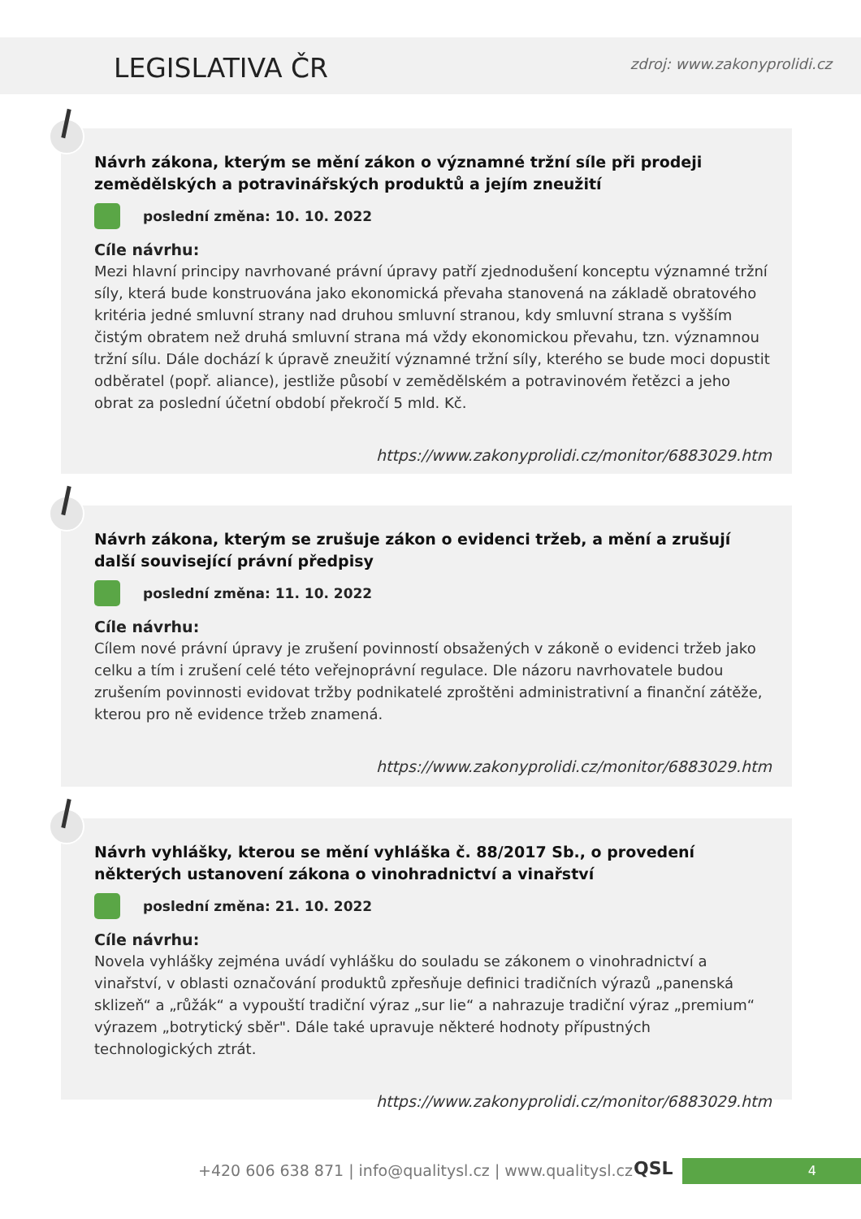LEGISLATIVA ČR
zdroj: www.zakonyprolidi.cz
Návrh zákona, kterým se mění zákon o významné tržní síle při prodeji zemědělských a potravinářských produktů a jejím zneužití
poslední změna: 10. 10. 2022
Cíle návrhu:
Mezi hlavní principy navrhované právní úpravy patří zjednodušení konceptu významné tržní síly, která bude konstruována jako ekonomická převaha stanovená na základě obratového kritéria jedné smluvní strany nad druhou smluvní stranou, kdy smluvní strana s vyšším čistým obratem než druhá smluvní strana má vždy ekonomickou převahu, tzn. významnou tržní sílu. Dále dochází k úpravě zneužití významné tržní síly, kterého se bude moci dopustit odběratel (popř. aliance), jestliže působí v zemědělském a potravinovém řetězci a jeho obrat za poslední účetní období překročí 5 mld. Kč.
https://www.zakonyprolidi.cz/monitor/6883029.htm
Návrh zákona, kterým se zrušuje zákon o evidenci tržeb, a mění a zrušují další související právní předpisy
poslední změna: 11. 10. 2022
Cíle návrhu:
Cílem nové právní úpravy je zrušení povinností obsažených v zákoně o evidenci tržeb jako celku a tím i zrušení celé této veřejnoprávní regulace. Dle názoru navrhovatele budou zrušením povinnosti evidovat tržby podnikatelé zproštěni administrativní a finanční zátěže, kterou pro ně evidence tržeb znamená.
https://www.zakonyprolidi.cz/monitor/6883029.htm
Návrh vyhlášky, kterou se mění vyhláška č. 88/2017 Sb., o provedení některých ustanovení zákona o vinohradnictví a vinařství
poslední změna: 21. 10. 2022
Cíle návrhu:
Novela vyhlášky zejména uvádí vyhlášku do souladu se zákonem o vinohradnictví a vinařství, v oblasti označování produktů zpřesňuje definici tradičních výrazů „panenská sklizeň“ a „růžák“ a vypouští tradiční výraz „sur lie“ a nahrazuje tradiční výraz „premium“ výrazem „botrytický sběr". Dále také upravuje některé hodnoty přípustných technologických ztrát.
https://www.zakonyprolidi.cz/monitor/6883029.htm
+420 606 638 871 | info@qualitysl.cz | www.qualitysl.cz
QSL 4